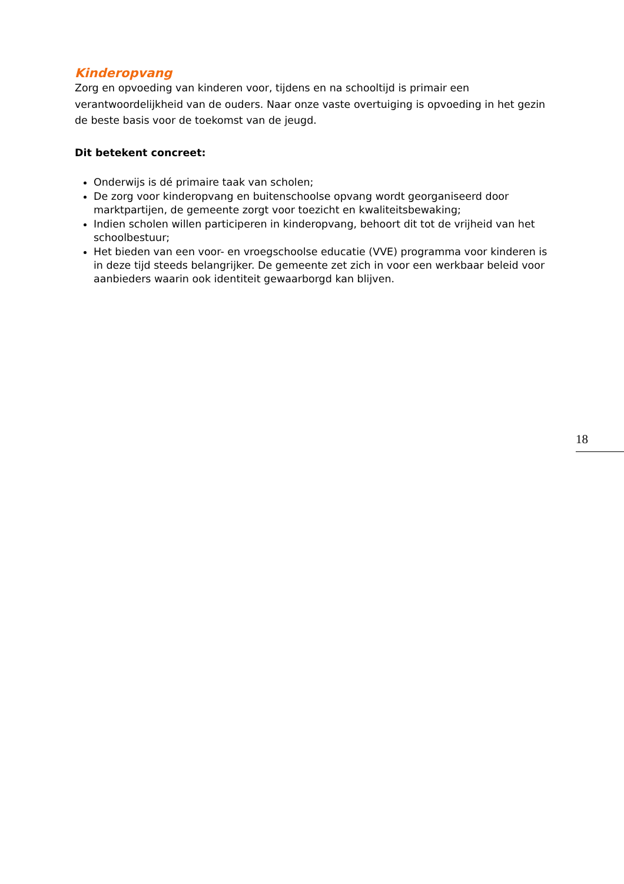Kinderopvang
Zorg en opvoeding van kinderen voor, tijdens en na schooltijd is primair een verantwoordelijkheid van de ouders. Naar onze vaste overtuiging is opvoeding in het gezin de beste basis voor de toekomst van de jeugd.
Dit betekent concreet:
Onderwijs is dé primaire taak van scholen;
De zorg voor kinderopvang en buitenschoolse opvang wordt georganiseerd door marktpartijen, de gemeente zorgt voor toezicht en kwaliteitsbewaking;
Indien scholen willen participeren in kinderopvang, behoort dit tot de vrijheid van het schoolbestuur;
Het bieden van een voor- en vroegschoolse educatie (VVE) programma voor kinderen is in deze tijd steeds belangrijker. De gemeente zet zich in voor een werkbaar beleid voor aanbieders waarin ook identiteit gewaarborgd kan blijven.
18